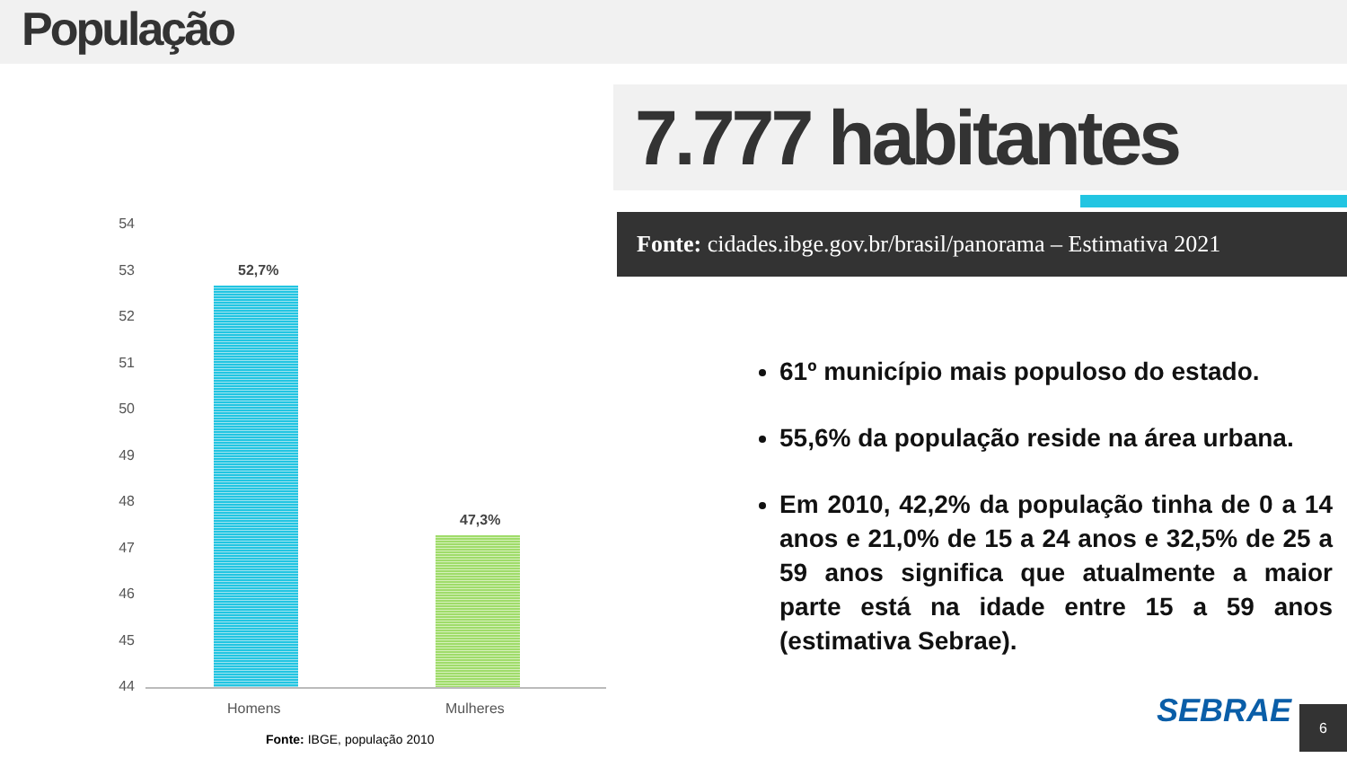População
7.777 habitantes
Fonte: cidades.ibge.gov.br/brasil/panorama – Estimativa 2021
54
53
52
51
50
49
48
47
46
45
44
52,7%
47,3%
Homens Mulheres
Fonte: IBGE, população 2010
61º município mais populoso do estado.
55,6% da população reside na área urbana.
Em 2010, 42,2% da população tinha de 0 a 14 anos e 21,0% de 15 a 24 anos e 32,5% de 25 a 59 anos significa que atualmente a maior parte está na idade entre 15 a 59 anos (estimativa Sebrae).
SEBRAE 6